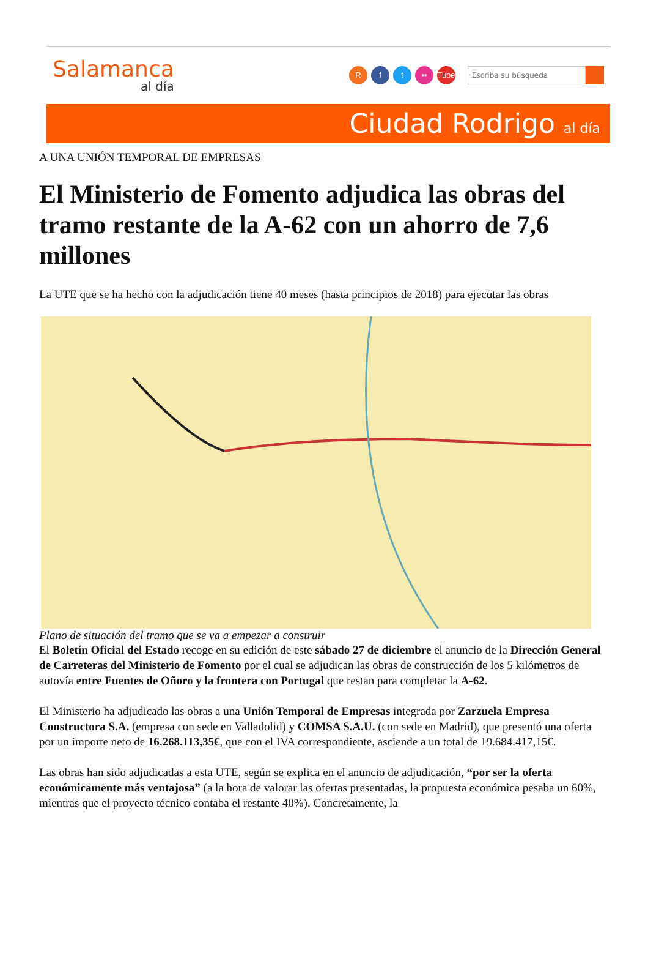Salamanca
al día
Rf t •• Tube
Escriba su búsqueda
Ciudad Rodrigo al día
A UNA UNIÓN TEMPORAL DE EMPRESAS
El Ministerio de Fomento adjudica las obras del tramo restante de la A-62 con un ahorro de 7,6 millones
La UTE que se ha hecho con la adjudicación tiene 40 meses (hasta principios de 2018) para ejecutar las obras
Plano de situación del tramo que se va a empezar a construir
El Boletín Oficial del Estado recoge en su edición de este sábado 27 de diciembre el anuncio de la Dirección General de Carreteras del Ministerio de Fomento por el cual se adjudican las obras de construcción de los 5 kilómetros de autovía entre Fuentes de Oñoro y la frontera con Portugal que restan para completar la A-62.
El Ministerio ha adjudicado las obras a una Unión Temporal de Empresas integrada por Zarzuela Empresa Constructora S.A. (empresa con sede en Valladolid) y COMSA S.A.U. (con sede en Madrid), que presentó una oferta por un importe neto de 16.268.113,35€, que con el IVA correspondiente, asciende a un total de 19.684.417,15€.
Las obras han sido adjudicadas a esta UTE, según se explica en el anuncio de adjudicación, “por ser la oferta económicamente más ventajosa” (a la hora de valorar las ofertas presentadas, la propuesta económica pesaba un 60%, mientras que el proyecto técnico contaba el restante 40%). Concretamente, la